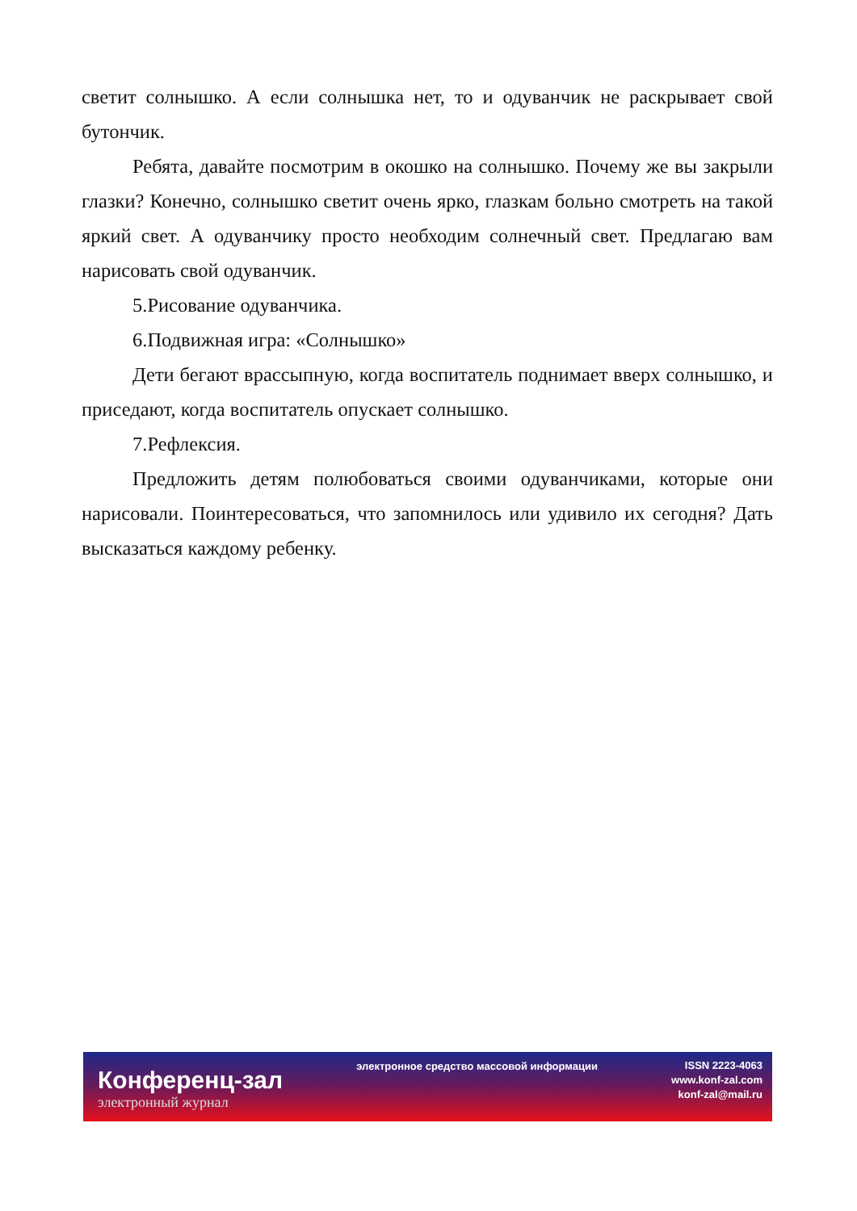светит солнышко. А если солнышка нет, то и одуванчик не раскрывает свой бутончик.
Ребята, давайте посмотрим в окошко на солнышко. Почему же вы закрыли глазки? Конечно, солнышко светит очень ярко, глазкам больно смотреть на такой яркий свет. А одуванчику просто необходим солнечный свет. Предлагаю вам нарисовать свой одуванчик.
5.Рисование одуванчика.
6.Подвижная игра: «Солнышко»
Дети бегают врассыпную, когда воспитатель поднимает вверх солнышко, и приседают, когда воспитатель опускает солнышко.
7.Рефлексия.
Предложить детям полюбоваться своими одуванчиками, которые они нарисовали. Поинтересоваться, что запомнилось или удивило их сегодня? Дать высказаться каждому ребенку.
Конференц-зал
электронный журнал
электронное средство массовой информации
ISSN 2223-4063
www.konf-zal.com
konf-zal@mail.ru